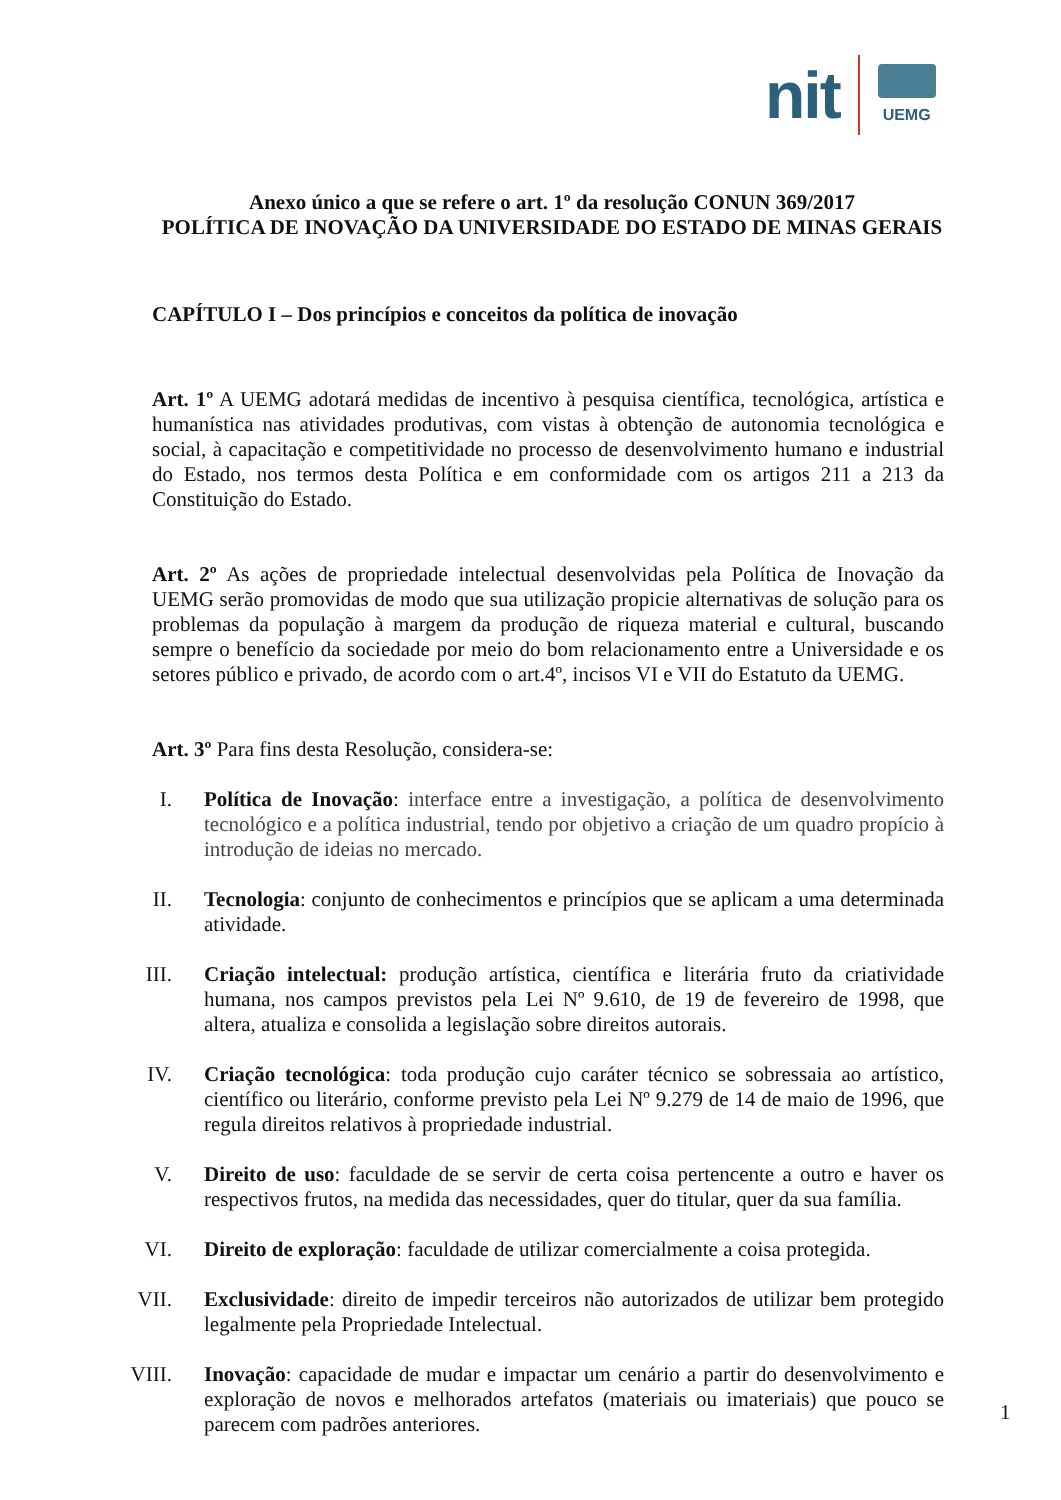nit
UEMG
Anexo único a que se refere o art. 1º da resolução CONUN 369/2017
POLÍTICA DE INOVAÇÃO DA UNIVERSIDADE DO ESTADO DE MINAS GERAIS
CAPÍTULO I – Dos princípios e conceitos da política de inovação
Art. 1º A UEMG adotará medidas de incentivo à pesquisa científica, tecnológica, artística e humanística nas atividades produtivas, com vistas à obtenção de autonomia tecnológica e social, à capacitação e competitividade no processo de desenvolvimento humano e industrial do Estado, nos termos desta Política e em conformidade com os artigos 211 a 213 da Constituição do Estado.
Art. 2º As ações de propriedade intelectual desenvolvidas pela Política de Inovação da UEMG serão promovidas de modo que sua utilização propicie alternativas de solução para os problemas da população à margem da produção de riqueza material e cultural, buscando sempre o benefício da sociedade por meio do bom relacionamento entre a Universidade e os setores público e privado, de acordo com o art.4º, incisos VI e VII do Estatuto da UEMG.
Art. 3º Para fins desta Resolução, considera-se:
I. Política de Inovação: interface entre a investigação, a política de desenvolvimento tecnológico e a política industrial, tendo por objetivo a criação de um quadro propício à introdução de ideias no mercado.
II. Tecnologia: conjunto de conhecimentos e princípios que se aplicam a uma determinada atividade.
III. Criação intelectual: produção artística, científica e literária fruto da criatividade humana, nos campos previstos pela Lei Nº 9.610, de 19 de fevereiro de 1998, que altera, atualiza e consolida a legislação sobre direitos autorais.
IV. Criação tecnológica: toda produção cujo caráter técnico se sobressaia ao artístico, científico ou literário, conforme previsto pela Lei Nº 9.279 de 14 de maio de 1996, que regula direitos relativos à propriedade industrial.
V. Direito de uso: faculdade de se servir de certa coisa pertencente a outro e haver os respectivos frutos, na medida das necessidades, quer do titular, quer da sua família.
VI. Direito de exploração: faculdade de utilizar comercialmente a coisa protegida.
VII. Exclusividade: direito de impedir terceiros não autorizados de utilizar bem protegido legalmente pela Propriedade Intelectual.
VIII. Inovação: capacidade de mudar e impactar um cenário a partir do desenvolvimento e exploração de novos e melhorados artefatos (materiais ou imateriais) que pouco se parecem com padrões anteriores.
1